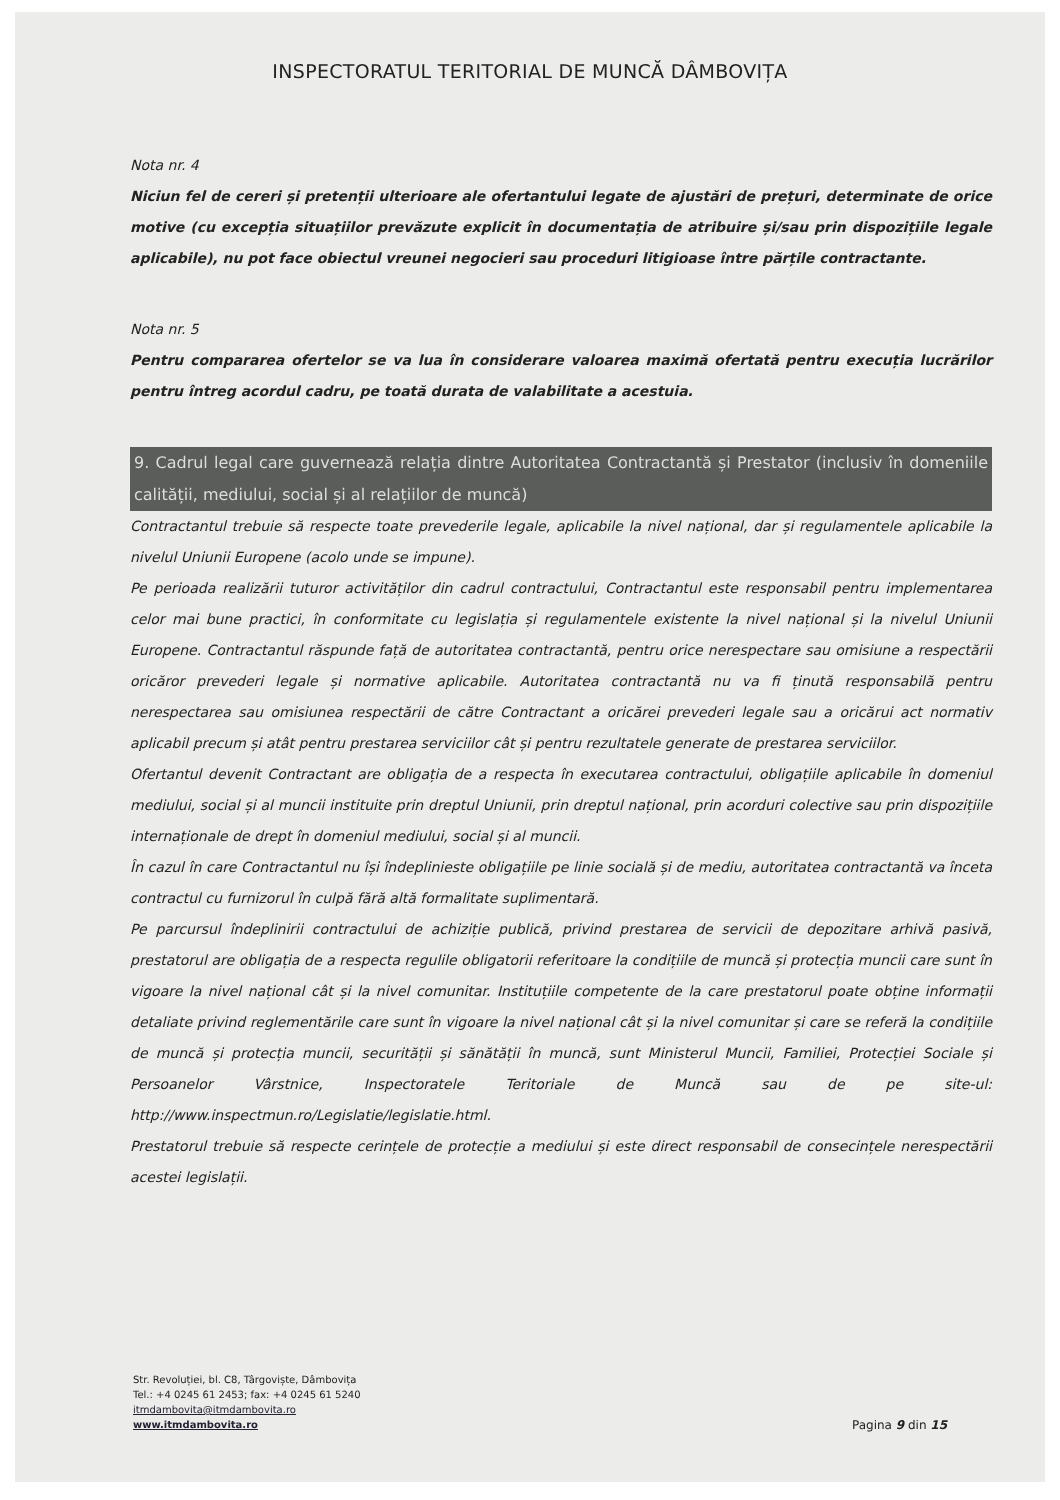INSPECTORATUL TERITORIAL DE MUNCĂ DÂMBOVIȚA
Nota nr. 4
Niciun fel de cereri și pretenții ulterioare ale ofertantului legate de ajustări de prețuri, determinate de orice motive (cu excepția situațiilor prevăzute explicit în documentația de atribuire și/sau prin dispozițiile legale aplicabile), nu pot face obiectul vreunei negocieri sau proceduri litigioase între părțile contractante.
Nota nr. 5
Pentru compararea ofertelor se va lua în considerare valoarea maximă ofertată pentru execuția lucrărilor pentru întreg acordul cadru, pe toată durata de valabilitate a acestuia.
9. Cadrul legal care guvernează relația dintre Autoritatea Contractantă și Prestator (inclusiv în domeniile calității, mediului, social și al relațiilor de muncă)
Contractantul trebuie să respecte toate prevederile legale, aplicabile la nivel național, dar și regulamentele aplicabile la nivelul Uniunii Europene (acolo unde se impune).
Pe perioada realizării tuturor activităților din cadrul contractului, Contractantul este responsabil pentru implementarea celor mai bune practici, în conformitate cu legislația și regulamentele existente la nivel național și la nivelul Uniunii Europene. Contractantul răspunde față de autoritatea contractantă, pentru orice nerespectare sau omisiune a respectării oricăror prevederi legale și normative aplicabile. Autoritatea contractantă nu va fi ținută responsabilă pentru nerespectarea sau omisiunea respectării de către Contractant a oricărei prevederi legale sau a oricărui act normativ aplicabil precum și atât pentru prestarea serviciilor cât și pentru rezultatele generate de prestarea serviciilor.
Ofertantul devenit Contractant are obligația de a respecta în executarea contractului, obligațiile aplicabile în domeniul mediului, social și al muncii instituite prin dreptul Uniunii, prin dreptul național, prin acorduri colective sau prin dispozițiile internaționale de drept în domeniul mediului, social și al muncii.
În cazul în care Contractantul nu își îndeplinieste obligațiile pe linie socială și de mediu, autoritatea contractantă va înceta contractul cu furnizorul în culpă fără altă formalitate suplimentară.
Pe parcursul îndeplinirii contractului de achiziție publică, privind prestarea de servicii de depozitare arhivă pasivă, prestatorul are obligația de a respecta regulile obligatorii referitoare la condițiile de muncă și protecția muncii care sunt în vigoare la nivel național cât și la nivel comunitar. Instituțiile competente de la care prestatorul poate obține informații detaliate privind reglementările care sunt în vigoare la nivel național cât și la nivel comunitar și care se referă la condițiile de muncă și protecția muncii, securității și sănătății în muncă, sunt Ministerul Muncii, Familiei, Protecției Sociale și Persoanelor Vârstnice, Inspectoratele Teritoriale de Muncă sau de pe site-ul: http://www.inspectmun.ro/Legislatie/legislatie.html.
Prestatorul trebuie să respecte cerințele de protecție a mediului și este direct responsabil de consecințele nerespectării acestei legislații.
Str. Revoluției, bl. C8, Târgoviște, Dâmbovița
Tel.: +4 0245 61 2453; fax: +4 0245 61 5240
itmdambovita@itmdambovita.ro
www.itmdambovita.ro
Pagina 9 din 15